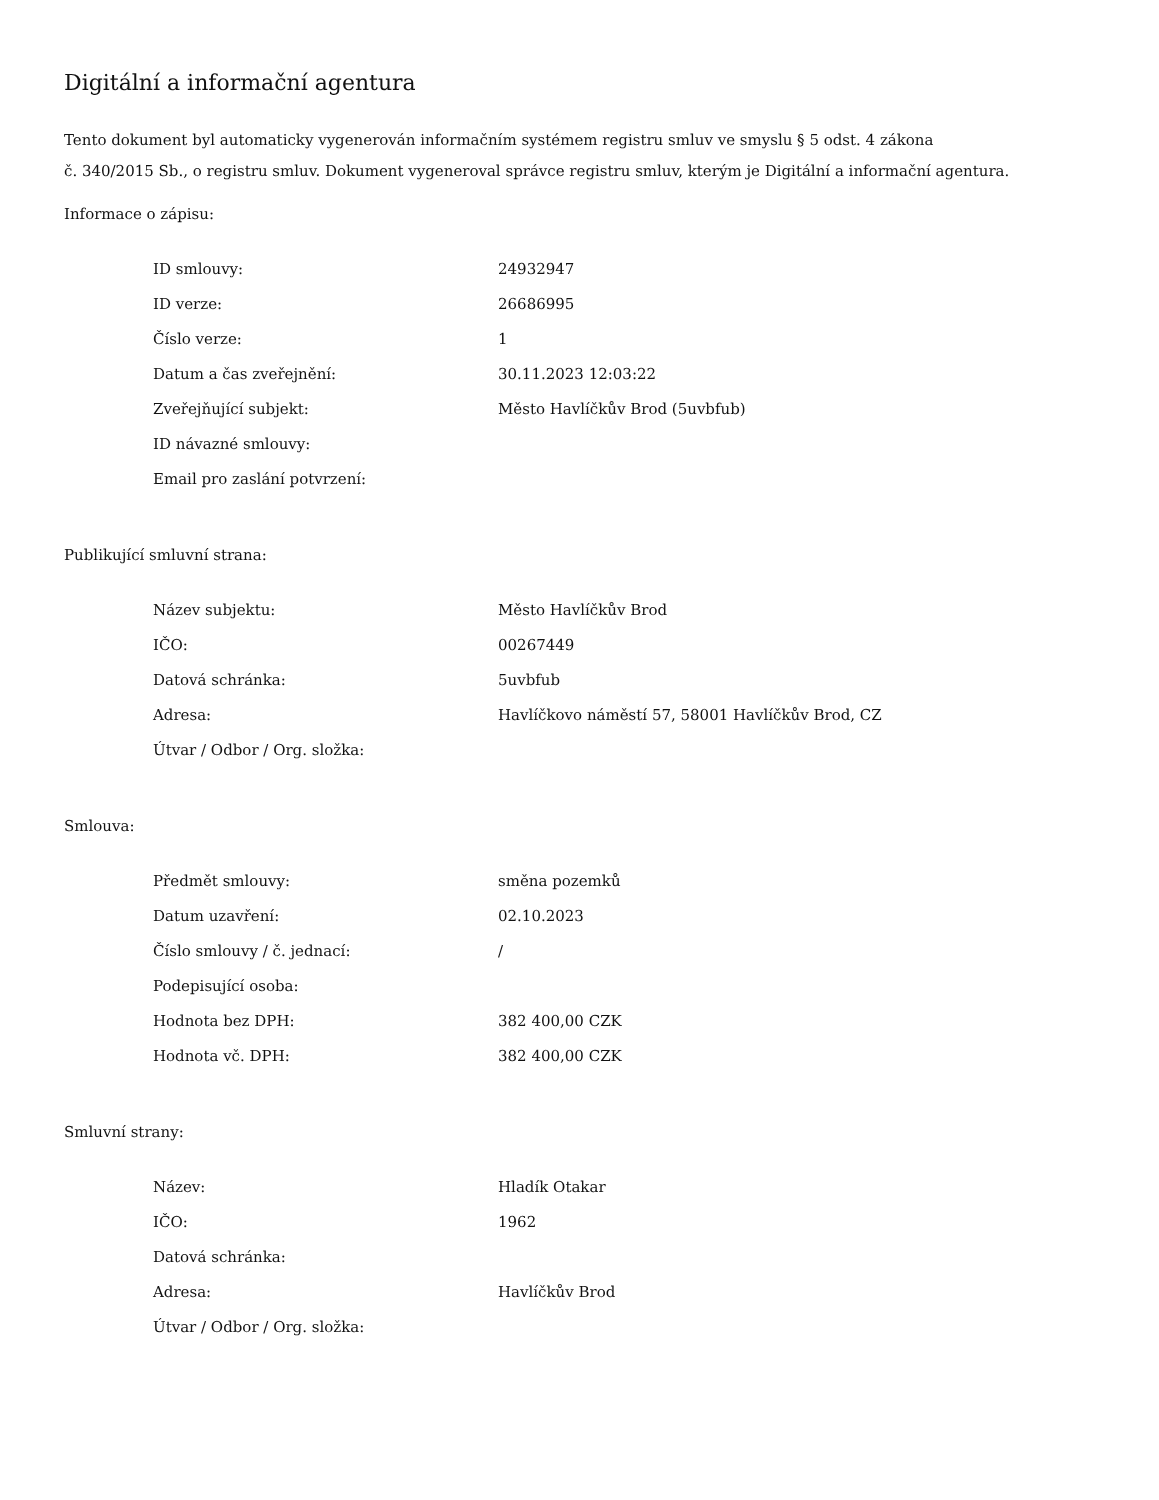Digitální a informační agentura
Tento dokument byl automaticky vygenerován informačním systémem registru smluv ve smyslu § 5 odst. 4 zákona
č. 340/2015 Sb., o registru smluv. Dokument vygeneroval správce registru smluv, kterým je Digitální a informační agentura.
Informace o zápisu:
| ID smlouvy: | 24932947 |
| ID verze: | 26686995 |
| Číslo verze: | 1 |
| Datum a čas zveřejnění: | 30.11.2023 12:03:22 |
| Zveřejňující subjekt: | Město Havlíčkův Brod (5uvbfub) |
| ID návazné smlouvy: | |
| Email pro zaslání potvrzení: | |
Publikující smluvní strana:
| Název subjektu: | Město Havlíčkův Brod |
| IČO: | 00267449 |
| Datová schránka: | 5uvbfub |
| Adresa: | Havlíčkovo náměstí 57, 58001 Havlíčkův Brod, CZ |
| Útvar / Odbor / Org. složka: | |
Smlouva:
| Předmět smlouvy: | směna pozemků |
| Datum uzavření: | 02.10.2023 |
| Číslo smlouvy / č. jednací: | / |
| Podepisující osoba: | |
| Hodnota bez DPH: | 382 400,00 CZK |
| Hodnota vč. DPH: | 382 400,00 CZK |
Smluvní strany:
| Název: | Hladík Otakar |
| IČO: | 1962 |
| Datová schránka: | |
| Adresa: | Havlíčkův Brod |
| Útvar / Odbor / Org. složka: | |